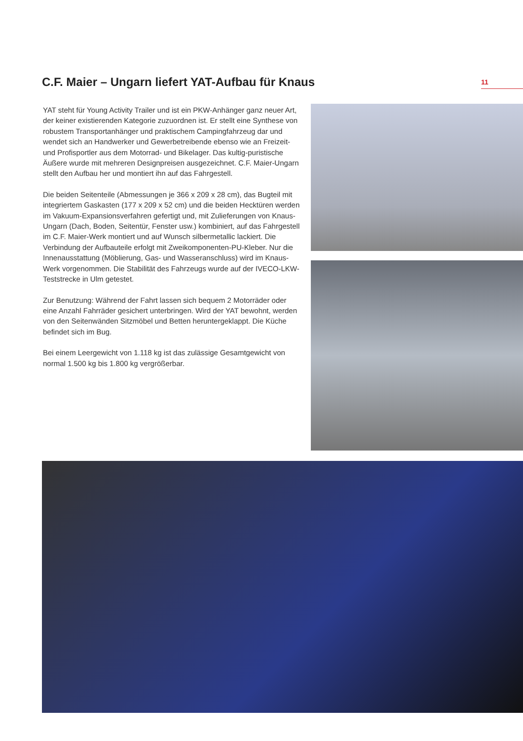C.F. Maier – Ungarn liefert YAT-Aufbau für Knaus
11
YAT steht für Young Activity Trailer und ist ein PKW-Anhänger ganz neuer Art, der keiner existierenden Kategorie zuzuordnen ist. Er stellt eine Synthese von robustem Transportanhänger und praktischem Campingfahrzeug dar und wendet sich an Handwerker und Gewerbetreibende ebenso wie an Freizeit- und Profisportler aus dem Motorrad- und Bikelager. Das kultig-puristische Äußere wurde mit mehreren Designpreisen ausgezeichnet. C.F. Maier-Ungarn stellt den Aufbau her und montiert ihn auf das Fahrgestell.
Die beiden Seitenteile (Abmessungen je 366 x 209 x 28 cm), das Bugteil mit integriertem Gaskasten (177 x 209 x 52 cm) und die beiden Hecktüren werden im Vakuum-Expansionsverfahren gefertigt und, mit Zulieferungen von Knaus-Ungarn (Dach, Boden, Seitentür, Fenster usw.) kombiniert, auf das Fahrgestell im C.F. Maier-Werk montiert und auf Wunsch silbermetallic lackiert. Die Verbindung der Aufbauteile erfolgt mit Zweikomponenten-PU-Kleber. Nur die Innenausstattung (Möblierung, Gas- und Wasseranschluss) wird im Knaus-Werk vorgenommen. Die Stabilität des Fahrzeugs wurde auf der IVECO-LKW-Teststrecke in Ulm getestet.
Zur Benutzung: Während der Fahrt lassen sich bequem 2 Motorräder oder eine Anzahl Fahrräder gesichert unterbringen. Wird der YAT bewohnt, werden von den Seitenwänden Sitzmöbel und Betten heruntergeklappt. Die Küche befindet sich im Bug.
Bei einem Leergewicht von 1.118 kg ist das zulässige Gesamtgewicht von normal 1.500 kg bis 1.800 kg vergrößerbar.